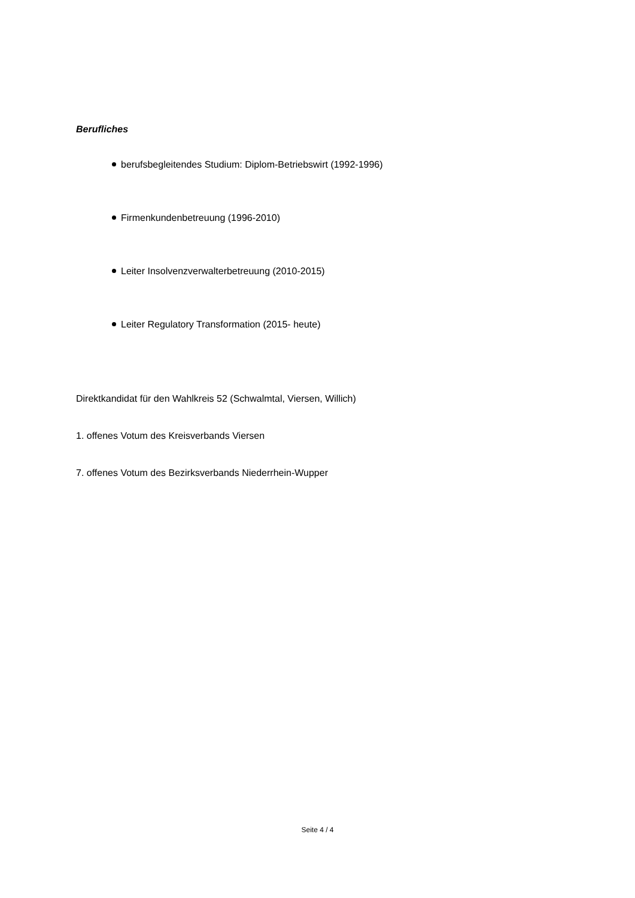Berufliches
berufsbegleitendes Studium: Diplom-Betriebswirt (1992-1996)
Firmenkundenbetreuung (1996-2010)
Leiter Insolvenzverwalterbetreuung (2010-2015)
Leiter Regulatory Transformation (2015- heute)
Direktkandidat für den Wahlkreis 52 (Schwalmtal, Viersen, Willich)
1. offenes Votum des Kreisverbands Viersen
7. offenes Votum des Bezirksverbands Niederrhein-Wupper
Seite 4 / 4